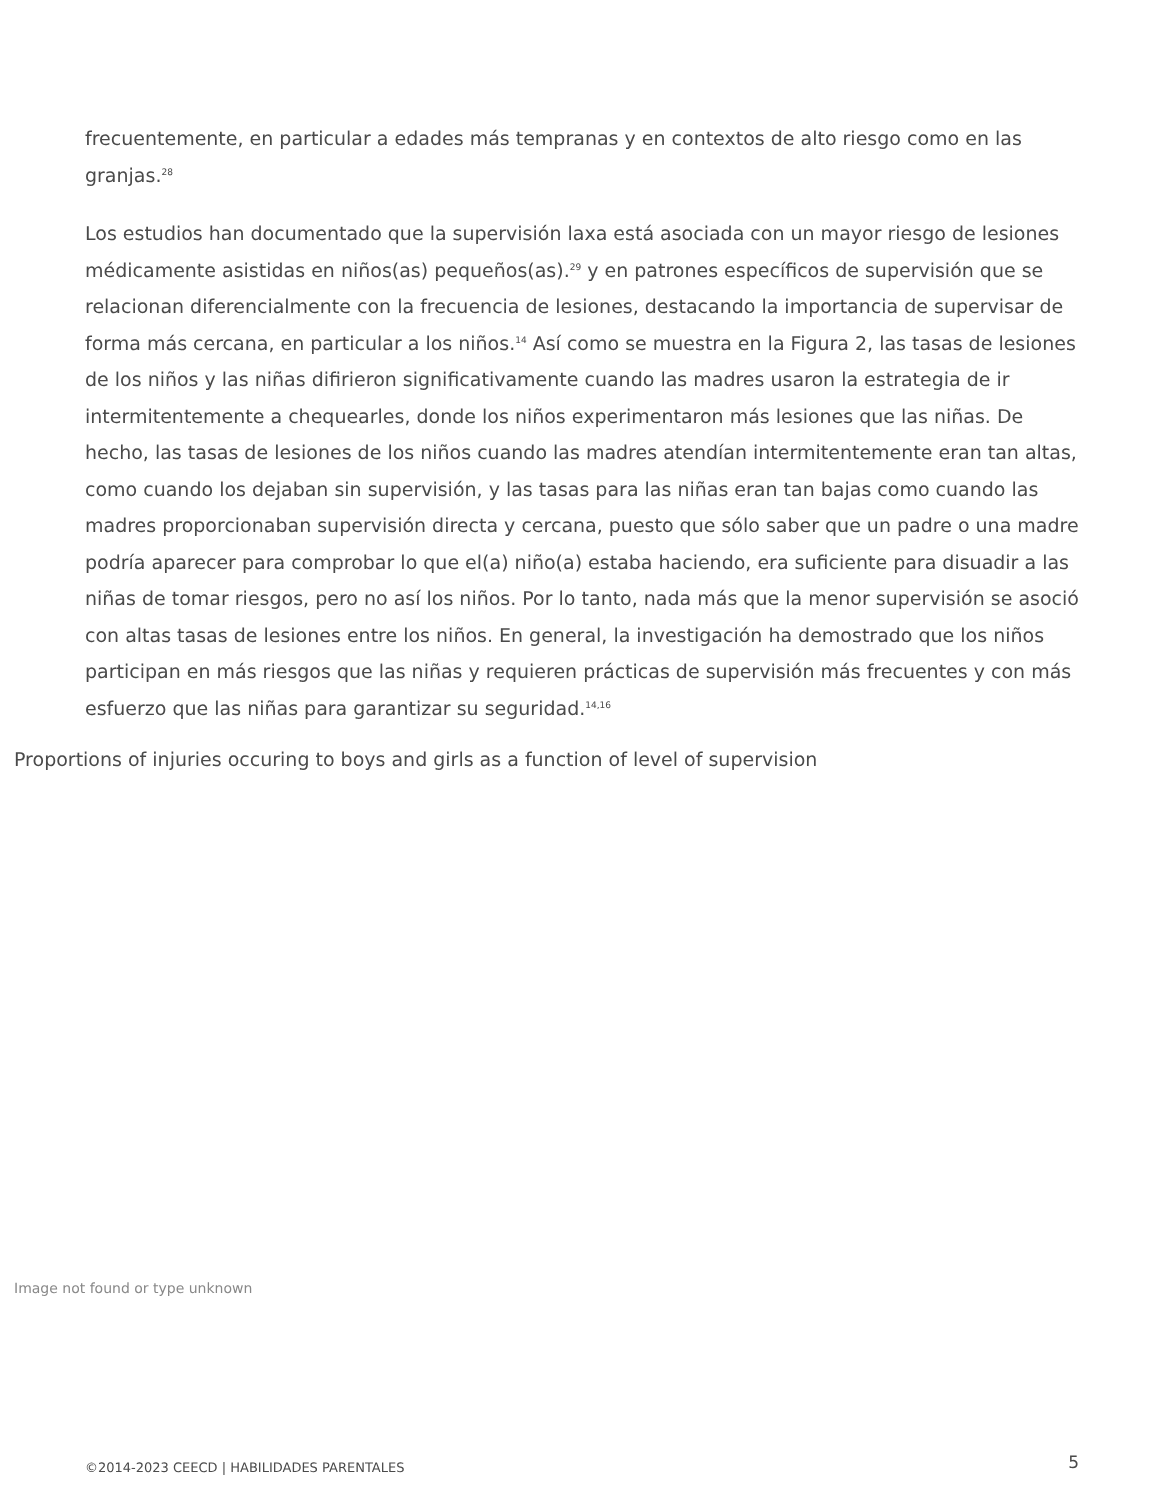frecuentemente, en particular a edades más tempranas y en contextos de alto riesgo como en las granjas.<sup>28</sup>
Los estudios han documentado que la supervisión laxa está asociada con un mayor riesgo de lesiones médicamente asistidas en niños(as) pequeños(as).<sup>29</sup> y en patrones específicos de supervisión que se relacionan diferencialmente con la frecuencia de lesiones, destacando la importancia de supervisar de forma más cercana, en particular a los niños.<sup>14</sup> Así como se muestra en la Figura 2, las tasas de lesiones de los niños y las niñas difirieron significativamente cuando las madres usaron la estrategia de ir intermitentemente a chequearles, donde los niños experimentaron más lesiones que las niñas. De hecho, las tasas de lesiones de los niños cuando las madres atendían intermitentemente eran tan altas, como cuando los dejaban sin supervisión, y las tasas para las niñas eran tan bajas como cuando las madres proporcionaban supervisión directa y cercana, puesto que sólo saber que un padre o una madre podría aparecer para comprobar lo que el(a) niño(a) estaba haciendo, era suficiente para disuadir a las niñas de tomar riesgos, pero no así los niños. Por lo tanto, nada más que la menor supervisión se asoció con altas tasas de lesiones entre los niños. En general, la investigación ha demostrado que los niños participan en más riesgos que las niñas y requieren prácticas de supervisión más frecuentes y con más esfuerzo que las niñas para garantizar su seguridad.<sup>14,16</sup>
Proportions of injuries occuring to boys and girls as a function of level of supervision
Image not found or type unknown
©2014-2023 CEECD | HABILIDADES PARENTALES 5